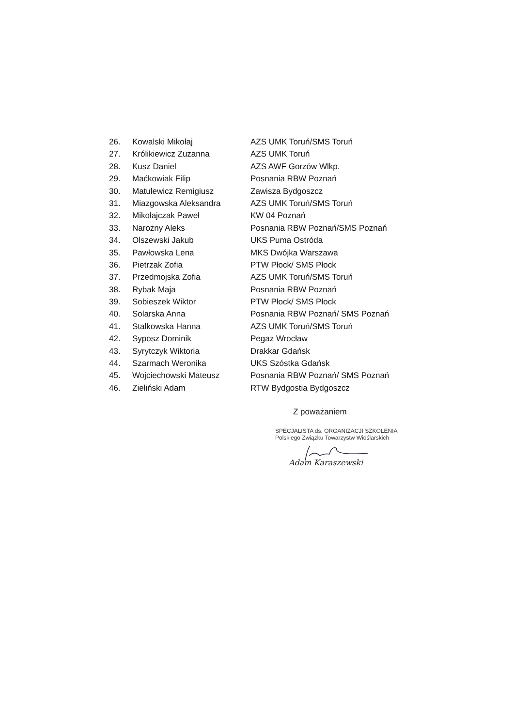26. Kowalski Mikołaj AZS UMK Toruń/SMS Toruń
27. Królikiewicz Zuzanna AZS UMK Toruń
28. Kusz Daniel AZS AWF Gorzów Wlkp.
29. Maćkowiak Filip Posnania RBW Poznań
30. Matulewicz Remigiusz Zawisza Bydgoszcz
31. Miazgowska Aleksandra AZS UMK Toruń/SMS Toruń
32. Mikołajczak Paweł KW 04 Poznań
33. Narożny Aleks Posnania RBW Poznań/SMS Poznań
34. Olszewski Jakub UKS Puma Ostróda
35. Pawłowska Lena MKS Dwójka Warszawa
36. Pietrzak Zofia PTW Płock/ SMS Płock
37. Przedmojska Zofia AZS UMK Toruń/SMS Toruń
38. Rybak Maja Posnania RBW Poznań
39. Sobieszek Wiktor PTW Płock/ SMS Płock
40. Solarska Anna Posnania RBW Poznań/ SMS Poznań
41. Stalkowska Hanna AZS UMK Toruń/SMS Toruń
42. Syposz Dominik Pegaz Wrocław
43. Syrytczyk Wiktoria Drakkar Gdańsk
44. Szarmach Weronika UKS Szóstka Gdańsk
45. Wojciechowski Mateusz Posnania RBW Poznań/ SMS Poznań
46. Zieliński Adam RTW Bydgostia Bydgoszcz
Z poważaniem
SPECJALISTA ds. ORGANIZACJI SZKOLENIA
Polskiego Związku Towarzystw Wioślarskich
Adam Karaszewski